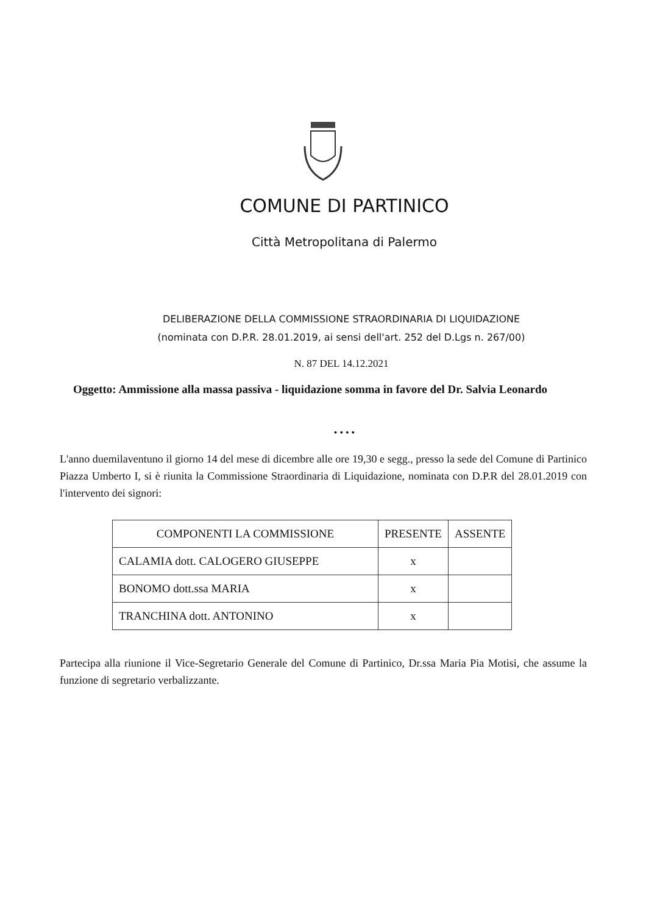COMUNE DI PARTINICO
Città Metropolitana di Palermo
DELIBERAZIONE DELLA COMMISSIONE STRAORDINARIA DI LIQUIDAZIONE
(nominata con D.P.R. 28.01.2019, ai sensi dell'art. 252 del D.Lgs n. 267/00)
N. 87 DEL 14.12.2021
Oggetto: Ammissione alla massa passiva - liquidazione somma in favore del Dr. Salvia Leonardo
• • • •
L'anno duemilaventuno il giorno 14 del mese di dicembre alle ore 19,30 e segg., presso la sede del Comune di Partinico Piazza Umberto I, si è riunita la Commissione Straordinaria di Liquidazione, nominata con D.P.R del 28.01.2019 con l'intervento dei signori:
| COMPONENTI LA COMMISSIONE | PRESENTE | ASSENTE |
| --- | --- | --- |
| CALAMIA dott. CALOGERO GIUSEPPE | x | |
| BONOMO dott.ssa MARIA | x | |
| TRANCHINA dott. ANTONINO | x | |
Partecipa alla riunione il Vice-Segretario Generale del Comune di Partinico, Dr.ssa Maria Pia Motisi, che assume la funzione di segretario verbalizzante.